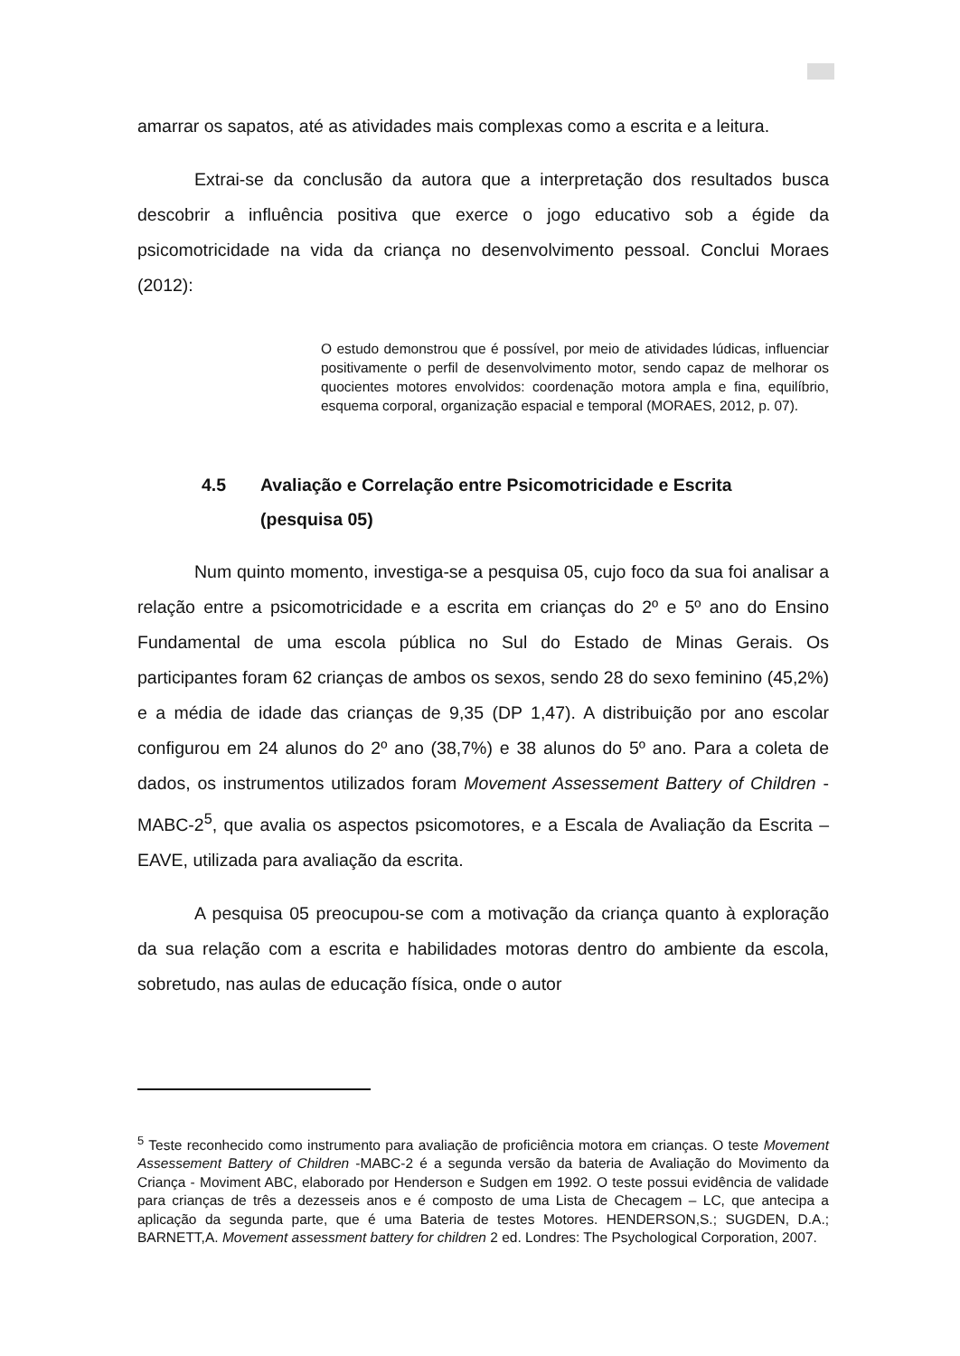amarrar os sapatos, até as atividades mais complexas como a escrita e a leitura.
Extrai-se da conclusão da autora que a interpretação dos resultados busca descobrir a influência positiva que exerce o jogo educativo sob a égide da psicomotricidade na vida da criança no desenvolvimento pessoal. Conclui Moraes (2012):
O estudo demonstrou que é possível, por meio de atividades lúdicas, influenciar positivamente o perfil de desenvolvimento motor, sendo capaz de melhorar os quocientes motores envolvidos: coordenação motora ampla e fina, equilíbrio, esquema corporal, organização espacial e temporal (MORAES, 2012, p. 07).
4.5 Avaliação e Correlação entre Psicomotricidade e Escrita
(pesquisa 05)
Num quinto momento, investiga-se a pesquisa 05, cujo foco da sua foi analisar a relação entre a psicomotricidade e a escrita em crianças do 2º e 5º ano do Ensino Fundamental de uma escola pública no Sul do Estado de Minas Gerais. Os participantes foram 62 crianças de ambos os sexos, sendo 28 do sexo feminino (45,2%) e a média de idade das crianças de 9,35 (DP 1,47). A distribuição por ano escolar configurou em 24 alunos do 2º ano (38,7%) e 38 alunos do 5º ano. Para a coleta de dados, os instrumentos utilizados foram Movement Assessement Battery of Children - MABC-2<sup>5</sup>, que avalia os aspectos psicomotores, e a Escala de Avaliação da Escrita – EAVE, utilizada para avaliação da escrita.
A pesquisa 05 preocupou-se com a motivação da criança quanto à exploração da sua relação com a escrita e habilidades motoras dentro do ambiente da escola, sobretudo, nas aulas de educação física, onde o autor
<sup>5</sup> Teste reconhecido como instrumento para avaliação de proficiência motora em crianças. O teste Movement Assessement Battery of Children -MABC-2 é a segunda versão da bateria de Avaliação do Movimento da Criança - Moviment ABC, elaborado por Henderson e Sudgen em 1992. O teste possui evidência de validade para crianças de três a dezesseis anos e é composto de uma Lista de Checagem – LC, que antecipa a aplicação da segunda parte, que é uma Bateria de testes Motores. HENDERSON,S.; SUGDEN, D.A.; BARNETT,A. Movement assessment battery for children 2 ed. Londres: The Psychological Corporation, 2007.